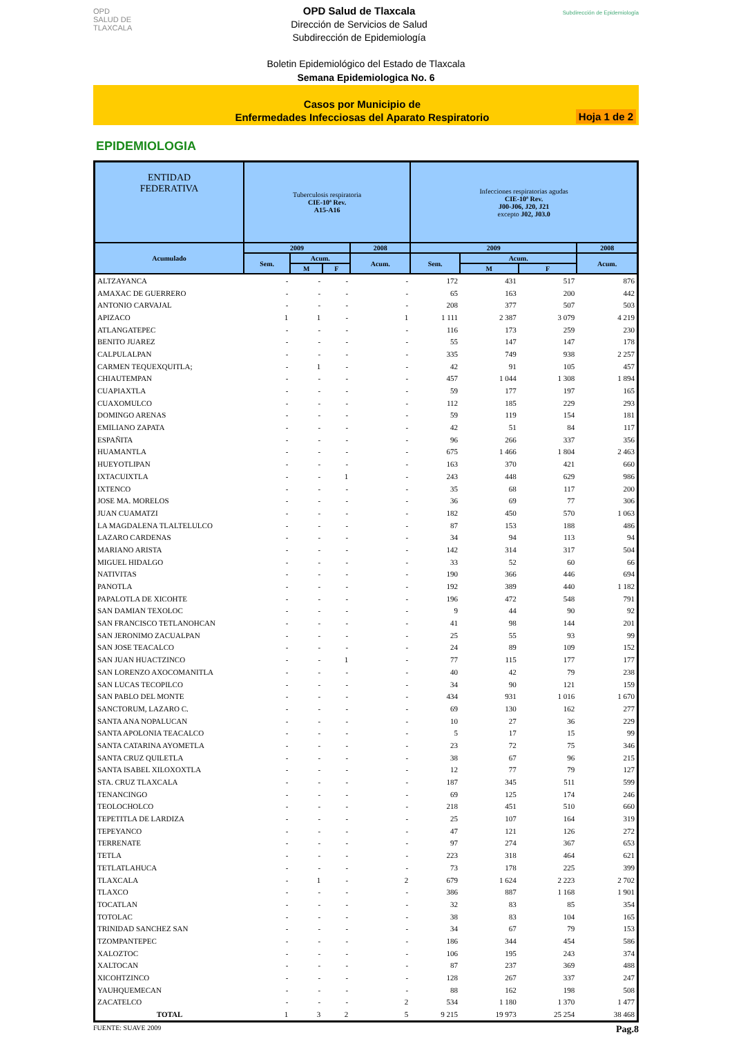OPD
SALUD DE TLAXCALA
OPD Salud de Tlaxcala
Dirección de Servicios de Salud
Subdirección de Epidemiología
Subdirección de Epidemiología
Boletin Epidemiológico del Estado de Tlaxcala
Semana Epidemiologica No. 6
Casos por Municipio de
Enfermedades Infecciosas del Aparato Respiratorio
Hoja 1 de 2
EPIDEMIOLOGIA
| ENTIDAD FEDERATIVA | Tuberculosis respiratoria CIE-10ª Rev. A15-A16 | | | | Infecciones respiratorias agudas CIE-10ª Rev. J00-J06, J20, J21 excepto J02, J03.0 | | | |
| --- | --- | --- | --- | --- | --- | --- | --- | --- |
| Acumulado | 2009 | | | 2008 | 2009 | | | 2008 |
| | Sem. | Acum. | | Acum. | Sem. | Acum. | | Acum. |
| | | M | F | | | M | F | |
| ALTZAYANCA | - | - | - | - | 172 | 431 | 517 | 876 |
| AMAXAC DE GUERRERO | - | - | - | - | 65 | 163 | 200 | 442 |
| ANTONIO CARVAJAL | - | - | - | - | 208 | 377 | 507 | 503 |
| APIZACO | 1 | 1 | - | 1 | 1 111 | 2 387 | 3 079 | 4 219 |
| ATLANGATEPEC | - | - | - | - | 116 | 173 | 259 | 230 |
| BENITO JUAREZ | - | - | - | - | 55 | 147 | 147 | 178 |
| CALPULALPAN | - | - | - | - | 335 | 749 | 938 | 2 257 |
| CARMEN TEQUEXQUITLA; | - | 1 | - | - | 42 | 91 | 105 | 457 |
| CHIAUTEMPAN | - | - | - | - | 457 | 1 044 | 1 308 | 1 894 |
| CUAPIAXTLA | - | - | - | - | 59 | 177 | 197 | 165 |
| CUAXOMULCO | - | - | - | - | 112 | 185 | 229 | 293 |
| DOMINGO ARENAS | - | - | - | - | 59 | 119 | 154 | 181 |
| EMILIANO ZAPATA | - | - | - | - | 42 | 51 | 84 | 117 |
| ESPAÑITA | - | - | - | - | 96 | 266 | 337 | 356 |
| HUAMANTLA | - | - | - | - | 675 | 1 466 | 1 804 | 2 463 |
| HUEYOTLIPAN | - | - | - | - | 163 | 370 | 421 | 660 |
| IXTACUIXTLA | - | - | 1 | - | 243 | 448 | 629 | 986 |
| IXTENCO | - | - | - | - | 35 | 68 | 117 | 200 |
| JOSE MA. MORELOS | - | - | - | - | 36 | 69 | 77 | 306 |
| JUAN CUAMATZI | - | - | - | - | 182 | 450 | 570 | 1 063 |
| LA MAGDALENA TLALTELULCO | - | - | - | - | 87 | 153 | 188 | 486 |
| LAZARO CARDENAS | - | - | - | - | 34 | 94 | 113 | 94 |
| MARIANO ARISTA | - | - | - | - | 142 | 314 | 317 | 504 |
| MIGUEL HIDALGO | - | - | - | - | 33 | 52 | 60 | 66 |
| NATIVITAS | - | - | - | - | 190 | 366 | 446 | 694 |
| PANOTLA | - | - | - | - | 192 | 389 | 440 | 1 182 |
| PAPALOTLA DE XICOHTE | - | - | - | - | 196 | 472 | 548 | 791 |
| SAN DAMIAN TEXOLOC | - | - | - | - | 9 | 44 | 90 | 92 |
| SAN FRANCISCO TETLANOHCAN | - | - | - | - | 41 | 98 | 144 | 201 |
| SAN JERONIMO ZACUALPAN | - | - | - | - | 25 | 55 | 93 | 99 |
| SAN JOSE TEACALCO | - | - | - | - | 24 | 89 | 109 | 152 |
| SAN JUAN HUACTZINCO | - | - | 1 | - | 77 | 115 | 177 | 177 |
| SAN LORENZO AXOCOMANITLA | - | - | - | - | 40 | 42 | 79 | 238 |
| SAN LUCAS TECOPILCO | - | - | - | - | 34 | 90 | 121 | 159 |
| SAN PABLO DEL MONTE | - | - | - | - | 434 | 931 | 1 016 | 1 670 |
| SANCTORUM, LAZARO C. | - | - | - | - | 69 | 130 | 162 | 277 |
| SANTA ANA NOPALUCAN | - | - | - | - | 10 | 27 | 36 | 229 |
| SANTA APOLONIA TEACALCO | - | - | - | - | 5 | 17 | 15 | 99 |
| SANTA CATARINA AYOMETLA | - | - | - | - | 23 | 72 | 75 | 346 |
| SANTA CRUZ QUILETLA | - | - | - | - | 38 | 67 | 96 | 215 |
| SANTA ISABEL XILOXOXTLA | - | - | - | - | 12 | 77 | 79 | 127 |
| STA. CRUZ TLAXCALA | - | - | - | - | 187 | 345 | 511 | 599 |
| TENANCINGO | - | - | - | - | 69 | 125 | 174 | 246 |
| TEOLOCHOLCO | - | - | - | - | 218 | 451 | 510 | 660 |
| TEPETITLA DE LARDIZA | - | - | - | - | 25 | 107 | 164 | 319 |
| TEPEYANCO | - | - | - | - | 47 | 121 | 126 | 272 |
| TERRENATE | - | - | - | - | 97 | 274 | 367 | 653 |
| TETLA | - | - | - | - | 223 | 318 | 464 | 621 |
| TETLATLAHUCA | - | - | - | - | 73 | 178 | 225 | 399 |
| TLAXCALA | - | 1 | - | 2 | 679 | 1 624 | 2 223 | 2 702 |
| TLAXCO | - | - | - | - | 386 | 887 | 1 168 | 1 901 |
| TOCATLAN | - | - | - | - | 32 | 83 | 85 | 354 |
| TOTOLAC | - | - | - | - | 38 | 83 | 104 | 165 |
| TRINIDAD SANCHEZ SAN | - | - | - | - | 34 | 67 | 79 | 153 |
| TZOMPANTEPEC | - | - | - | - | 186 | 344 | 454 | 586 |
| XALOZTOC | - | - | - | - | 106 | 195 | 243 | 374 |
| XALTOCAN | - | - | - | - | 87 | 237 | 369 | 488 |
| XICOHTZINCO | - | - | - | - | 128 | 267 | 337 | 247 |
| YAUHQUEMECAN | - | - | - | - | 88 | 162 | 198 | 508 |
| ZACATELCO | - | - | - | 2 | 534 | 1 180 | 1 370 | 1 477 |
| TOTAL | 1 | 3 | 2 | 5 | 9 215 | 19 973 | 25 254 | 38 468 |
FUENTE: SUAVE 2009 Pag.8